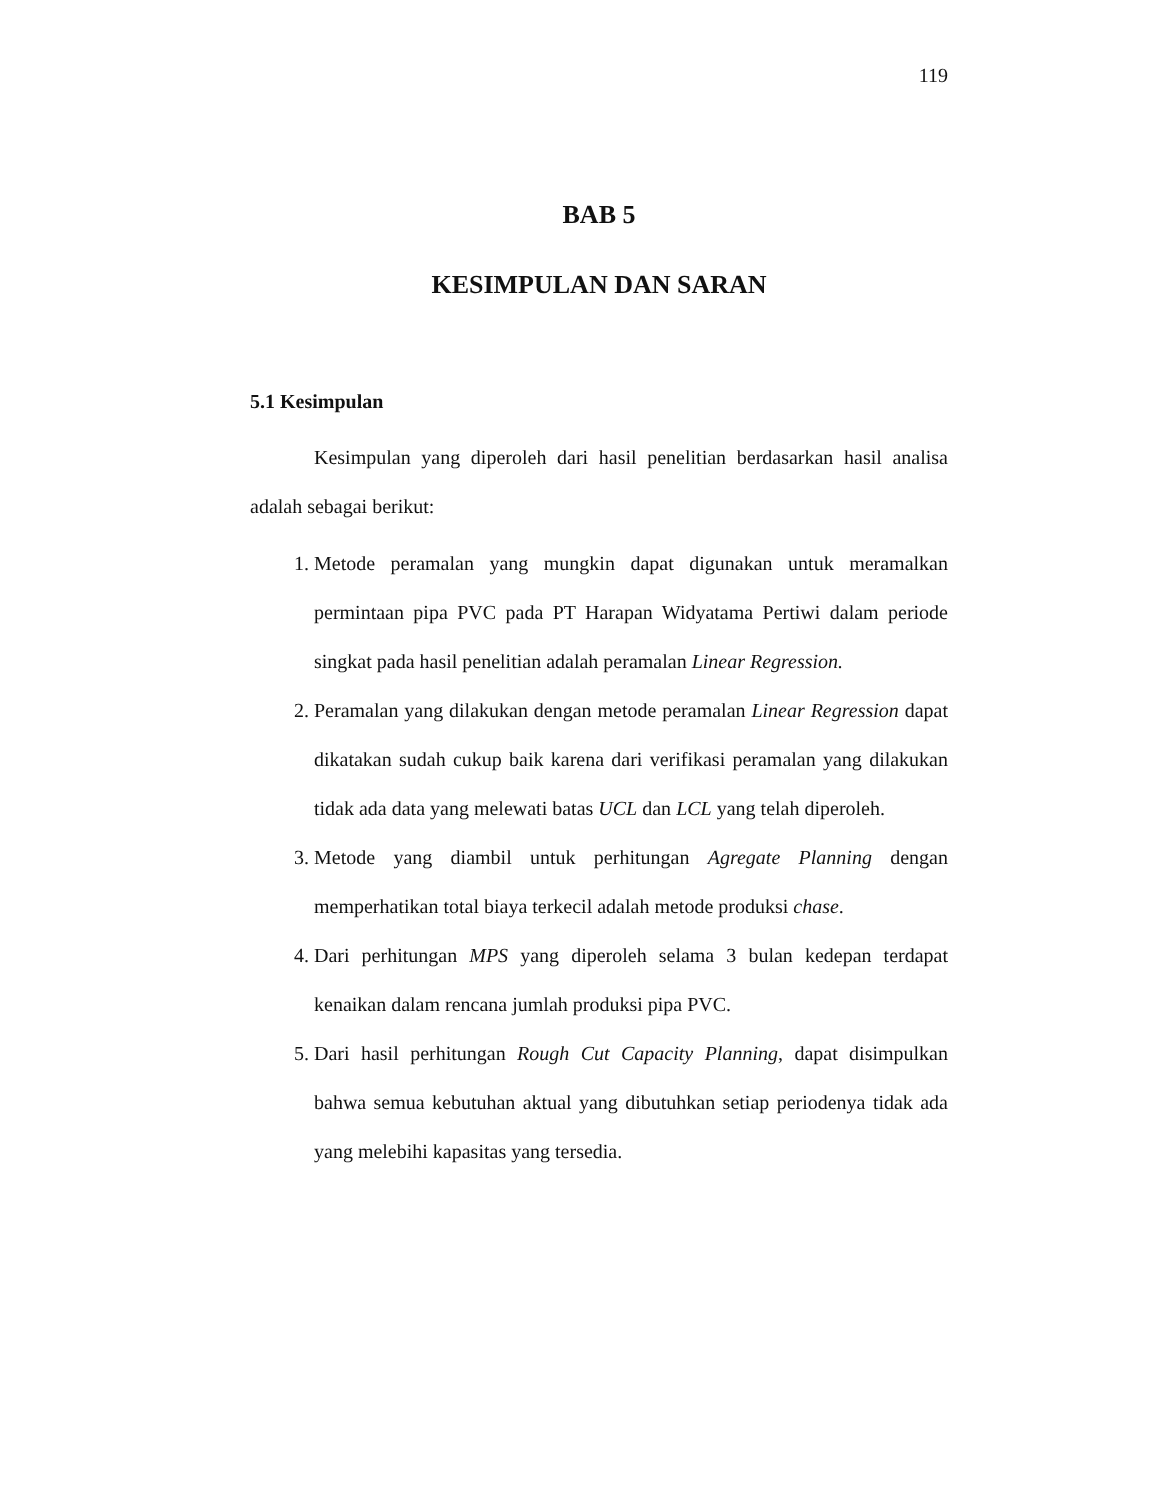119
BAB 5
KESIMPULAN DAN SARAN
5.1 Kesimpulan
Kesimpulan yang diperoleh dari hasil penelitian berdasarkan hasil analisa adalah sebagai berikut:
1. Metode peramalan yang mungkin dapat digunakan untuk meramalkan permintaan pipa PVC pada PT Harapan Widyatama Pertiwi dalam periode singkat pada hasil penelitian adalah peramalan Linear Regression.
2. Peramalan yang dilakukan dengan metode peramalan Linear Regression dapat dikatakan sudah cukup baik karena dari verifikasi peramalan yang dilakukan tidak ada data yang melewati batas UCL dan LCL yang telah diperoleh.
3. Metode yang diambil untuk perhitungan Agregate Planning dengan memperhatikan total biaya terkecil adalah metode produksi chase.
4. Dari perhitungan MPS yang diperoleh selama 3 bulan kedepan terdapat kenaikan dalam rencana jumlah produksi pipa PVC.
5. Dari hasil perhitungan Rough Cut Capacity Planning, dapat disimpulkan bahwa semua kebutuhan aktual yang dibutuhkan setiap periodenya tidak ada yang melebihi kapasitas yang tersedia.